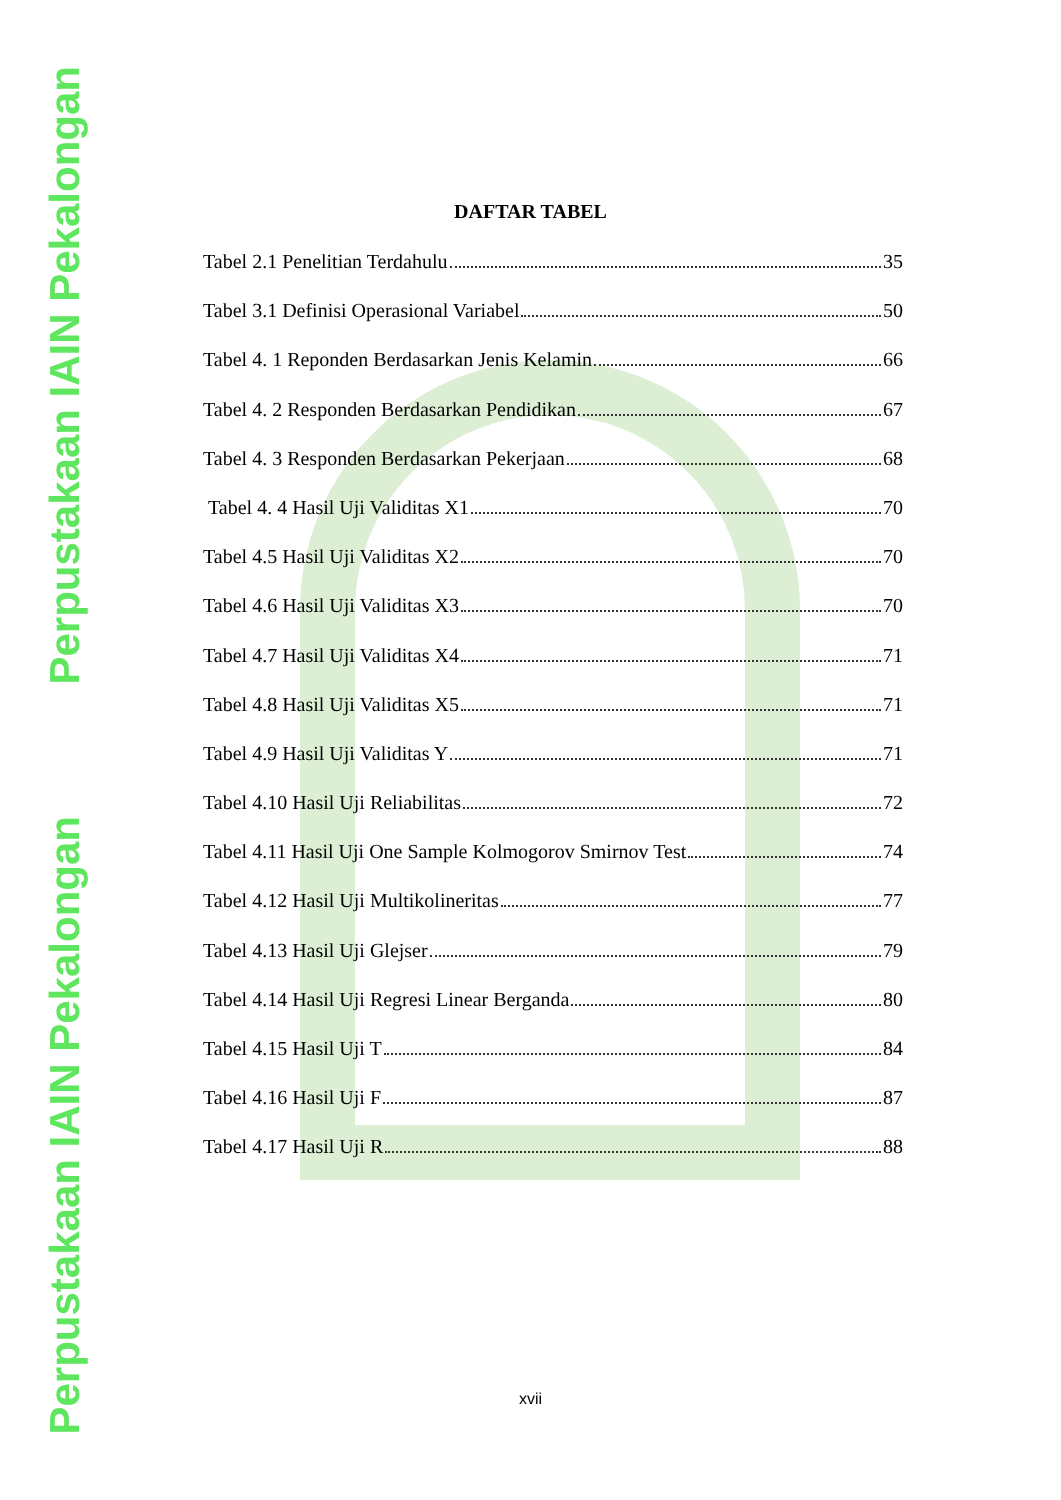Perpustakaan IAIN Pekalongan
Perpustakaan IAIN Pekalongan
DAFTAR TABEL
Tabel 2.1 Penelitian Terdahulu 35
Tabel 3.1 Definisi Operasional Variabel 50
Tabel 4. 1 Reponden Berdasarkan Jenis Kelamin 66
Tabel 4. 2 Responden Berdasarkan Pendidikan 67
Tabel 4. 3 Responden Berdasarkan Pekerjaan 68
Tabel 4. 4 Hasil Uji Validitas X1 70
Tabel 4.5 Hasil Uji Validitas X2 70
Tabel 4.6 Hasil Uji Validitas X3 70
Tabel 4.7 Hasil Uji Validitas X4 71
Tabel 4.8 Hasil Uji Validitas X5 71
Tabel 4.9 Hasil Uji Validitas Y 71
Tabel 4.10 Hasil Uji Reliabilitas 72
Tabel 4.11 Hasil Uji One Sample Kolmogorov Smirnov Test 74
Tabel 4.12 Hasil Uji Multikolineritas 77
Tabel 4.13 Hasil Uji Glejser 79
Tabel 4.14 Hasil Uji Regresi Linear Berganda 80
Tabel 4.15 Hasil Uji T 84
Tabel 4.16 Hasil Uji F 87
Tabel 4.17 Hasil Uji R 88
xvii